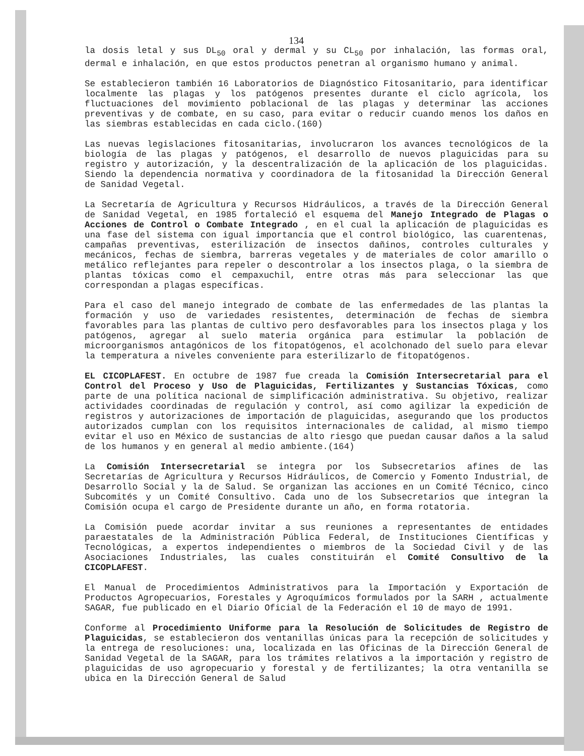134
la dosis letal y sus DL<sub>50</sub> oral y dermal y su CL<sub>50</sub> por inhalación, las formas oral, dermal e inhalación, en que estos productos penetran al organismo humano y animal.
Se establecieron también 16 Laboratorios de Diagnóstico Fitosanitario, para identificar localmente las plagas y los patógenos presentes durante el ciclo agrícola, los fluctuaciones del movimiento poblacional de las plagas y determinar las acciones preventivas y de combate, en su caso, para evitar o reducir cuando menos los daños en las siembras establecidas en cada ciclo.(160)
Las nuevas legislaciones fitosanitarias, involucraron los avances tecnológicos de la biología de las plagas y patógenos, el desarrollo de nuevos plaguicidas para su registro y autorización, y la descentralización de la aplicación de los plaguicidas. Siendo la dependencia normativa y coordinadora de la fitosanidad la Dirección General de Sanidad Vegetal.
La Secretaría de Agricultura y Recursos Hidráulicos, a través de la Dirección General de Sanidad Vegetal, en 1985 fortaleció el esquema del Manejo Integrado de Plagas o Acciones de Control o Combate Integrado , en el cual la aplicación de plaguicidas es una fase del sistema con igual importancia que el control biológico, las cuarentenas, campañas preventivas, esterilización de insectos dañinos, controles culturales y mecánicos, fechas de siembra, barreras vegetales y de materiales de color amarillo o metálico reflejantes para repeler o descontrolar a los insectos plaga, o la siembra de plantas tóxicas como el cempaxuchil, entre otras más para seleccionar las que correspondan a plagas específicas.
Para el caso del manejo integrado de combate de las enfermedades de las plantas la formación y uso de variedades resistentes, determinación de fechas de siembra favorables para las plantas de cultivo pero desfavorables para los insectos plaga y los patógenos, agregar al suelo materia orgánica para estimular la población de microorganismos antagónicos de los fitopatógenos, el acolchonado del suelo para elevar la temperatura a niveles conveniente para esterilizarlo de fitopatógenos.
EL CICOPLAFEST. En octubre de 1987 fue creada la Comisión Intersecretarial para el Control del Proceso y Uso de Plaguicidas, Fertilizantes y Sustancias Tóxicas, como parte de una política nacional de simplificación administrativa. Su objetivo, realizar actividades coordinadas de regulación y control, así como agilizar la expedición de registros y autorizaciones de importación de plaguicidas, asegurando que los productos autorizados cumplan con los requisitos internacionales de calidad, al mismo tiempo evitar el uso en México de sustancias de alto riesgo que puedan causar daños a la salud de los humanos y en general al medio ambiente.(164)
La Comisión Intersecretarial se integra por los Subsecretarios afines de las Secretarías de Agricultura y Recursos Hidráulicos, de Comercio y Fomento Industrial, de Desarrollo Social y la de Salud. Se organizan las acciones en un Comité Técnico, cinco Subcomités y un Comité Consultivo. Cada uno de los Subsecretarios que integran la Comisión ocupa el cargo de Presidente durante un año, en forma rotatoria.
La Comisión puede acordar invitar a sus reuniones a representantes de entidades paraestatales de la Administración Pública Federal, de Instituciones Científicas y Tecnológicas, a expertos independientes o miembros de la Sociedad Civil y de las Asociaciones Industriales, las cuales constituirán el Comité Consultivo de la CICOPLAFEST.
El Manual de Procedimientos Administrativos para la Importación y Exportación de Productos Agropecuarios, Forestales y Agroquímicos formulados por la SARH , actualmente SAGAR, fue publicado en el Diario Oficial de la Federación el 10 de mayo de 1991.
Conforme al Procedimiento Uniforme para la Resolución de Solicitudes de Registro de Plaguicidas, se establecieron dos ventanillas únicas para la recepción de solicitudes y la entrega de resoluciones: una, localizada en las Oficinas de la Dirección General de Sanidad Vegetal de la SAGAR, para los trámites relativos a la importación y registro de plaguicidas de uso agropecuario y forestal y de fertilizantes; la otra ventanilla se ubica en la Dirección General de Salud